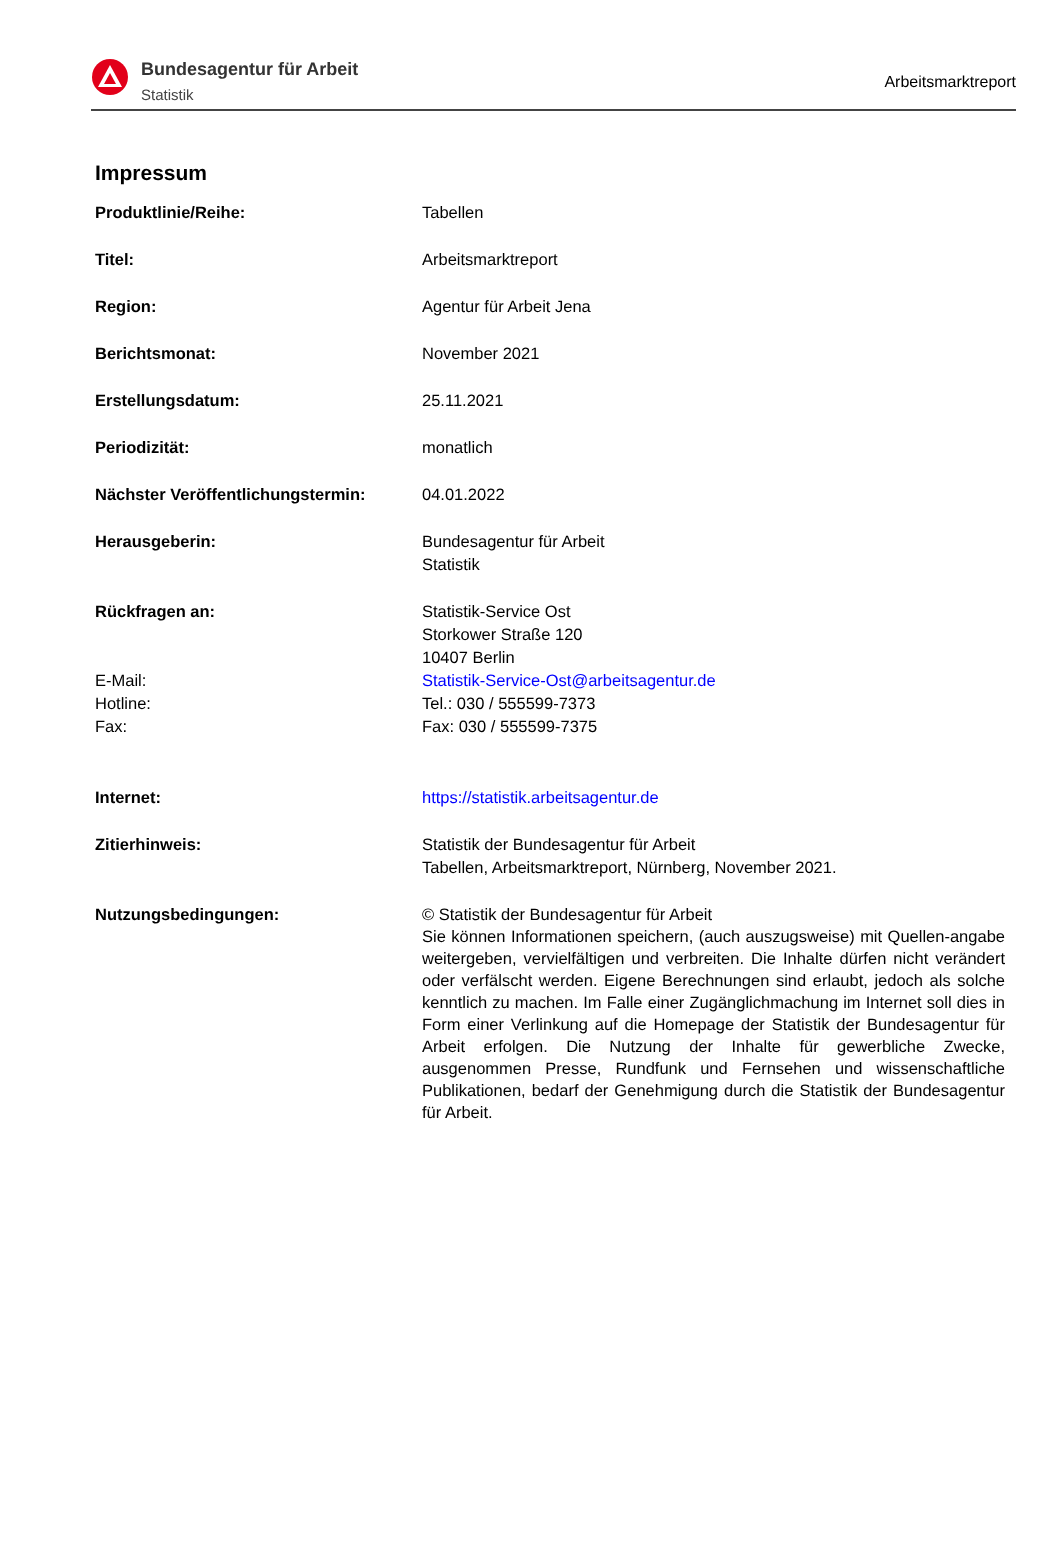Bundesagentur für Arbeit
Statistik
Arbeitsmarktreport
Impressum
| Produktlinie/Reihe: | Tabellen |
| Titel: | Arbeitsmarktreport |
| Region: | Agentur für Arbeit Jena |
| Berichtsmonat: | November 2021 |
| Erstellungsdatum: | 25.11.2021 |
| Periodizität: | monatlich |
| Nächster Veröffentlichungstermin: | 04.01.2022 |
| Herausgeberin: | Bundesagentur für Arbeit Statistik |
| Rückfragen an: E-Mail: Hotline: Fax: | Statistik-Service Ost Storkower Straße 120 10407 Berlin Statistik-Service-Ost@arbeitsagentur.de Tel.: 030 / 555599-7373 Fax: 030 / 555599-7375 |
| Internet: | https://statistik.arbeitsagentur.de |
| Zitierhinweis: | Statistik der Bundesagentur für Arbeit Tabellen, Arbeitsmarktreport, Nürnberg, November 2021. |
| Nutzungsbedingungen: | © Statistik der Bundesagentur für Arbeit Sie können Informationen speichern, (auch auszugsweise) mit Quellen-angabe weitergeben, vervielfältigen und verbreiten. Die Inhalte dürfen nicht verändert oder verfälscht werden. Eigene Berechnungen sind erlaubt, jedoch als solche kenntlich zu machen. Im Falle einer Zugänglichmachung im Internet soll dies in Form einer Verlinkung auf die Homepage der Statistik der Bundesagentur für Arbeit erfolgen. Die Nutzung der Inhalte für gewerbliche Zwecke, ausgenommen Presse, Rundfunk und Fernsehen und wissenschaftliche Publikationen, bedarf der Genehmigung durch die Statistik der Bundesagentur für Arbeit. |